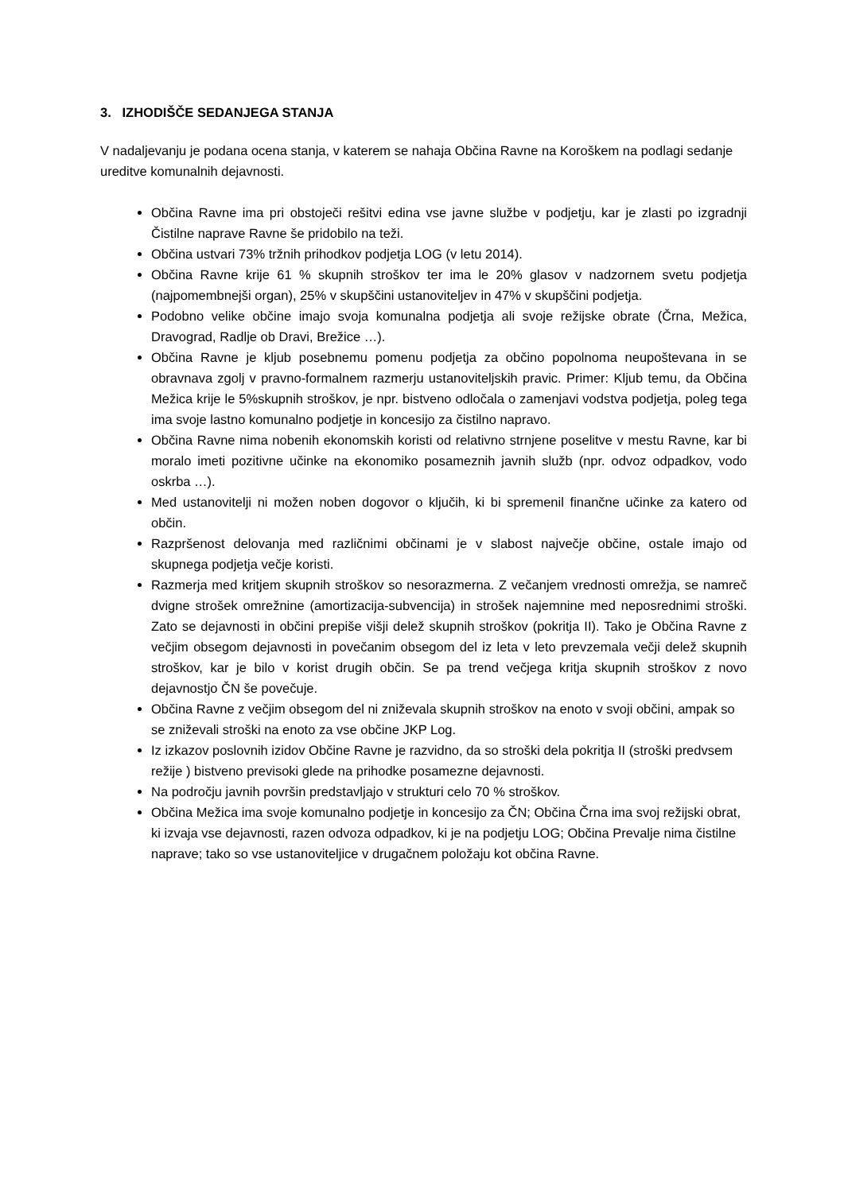3. IZHODIŠČE SEDANJEGA STANJA
V nadaljevanju je podana ocena stanja, v katerem se nahaja Občina Ravne na Koroškem na podlagi sedanje ureditve komunalnih dejavnosti.
Občina Ravne ima pri obstoječi rešitvi edina vse javne službe v podjetju, kar je zlasti po izgradnji Čistilne naprave Ravne še pridobilo na teži.
Občina ustvari 73% tržnih prihodkov podjetja LOG (v letu 2014).
Občina Ravne krije 61 % skupnih stroškov ter ima le 20% glasov v nadzornem svetu podjetja (najpomembnejši organ), 25% v skupščini ustanoviteljev in 47% v skupščini podjetja.
Podobno velike občine imajo svoja komunalna podjetja ali svoje režijske obrate (Črna, Mežica, Dravograd, Radlje ob Dravi, Brežice …).
Občina Ravne je kljub posebnemu pomenu podjetja za občino popolnoma neupoštevana in se obravnava zgolj v pravno-formalnem razmerju ustanoviteljskih pravic. Primer: Kljub temu, da Občina Mežica krije le 5%skupnih stroškov, je npr. bistveno odločala o zamenjavi vodstva podjetja, poleg tega ima svoje lastno komunalno podjetje in koncesijo za čistilno napravo.
Občina Ravne nima nobenih ekonomskih koristi od relativno strnjene poselitve v mestu Ravne, kar bi moralo imeti pozitivne učinke na ekonomiko posameznih javnih služb (npr. odvoz odpadkov, vodo oskrba …).
Med ustanovitelji ni možen noben dogovor o ključih, ki bi spremenil finančne učinke za katero od občin.
Razpršenost delovanja med različnimi občinami je v slabost največje občine, ostale imajo od skupnega podjetja večje koristi.
Razmerja med kritjem skupnih stroškov so nesorazmerna. Z večanjem vrednosti omrežja, se namreč dvigne strošek omrežnine (amortizacija-subvencija) in strošek najemnine med neposrednimi stroški. Zato se dejavnosti in občini prepiše višji delež skupnih stroškov (pokritja II). Tako je Občina Ravne z večjim obsegom dejavnosti in povečanim obsegom del iz leta v leto prevzemala večji delež skupnih stroškov, kar je bilo v korist drugih občin. Se pa trend večjega kritja skupnih stroškov z novo dejavnostjo ČN še povečuje.
Občina Ravne z večjim obsegom del ni zniževala skupnih stroškov na enoto v svoji občini, ampak so se zniževali stroški na enoto za vse občine JKP Log.
Iz izkazov poslovnih izidov Občine Ravne je razvidno, da so stroški dela pokritja II (stroški predvsem režije ) bistveno previsoki glede na prihodke posamezne dejavnosti.
Na področju javnih površin predstavljajo v strukturi celo 70 % stroškov.
Občina Mežica ima svoje komunalno podjetje in koncesijo za ČN; Občina Črna ima svoj režijski obrat, ki izvaja vse dejavnosti, razen odvoza odpadkov, ki je na podjetju LOG; Občina Prevalje nima čistilne naprave; tako so vse ustanoviteljice v drugačnem položaju kot občina Ravne.